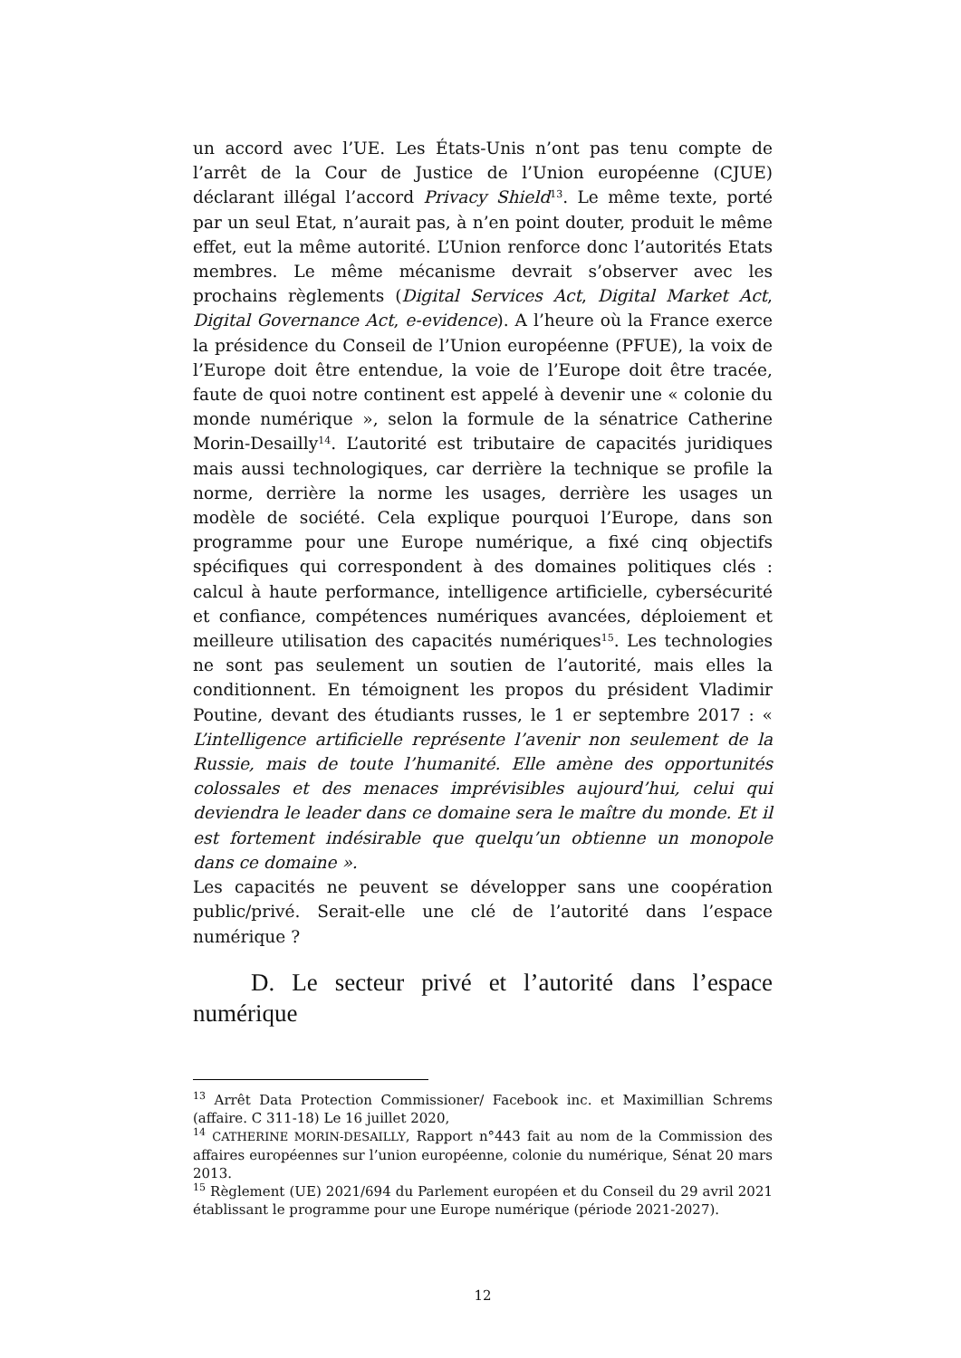un accord avec l’UE. Les États-Unis n’ont pas tenu compte de l’arrêt de la Cour de Justice de l’Union européenne (CJUE) déclarant illégal l’accord Privacy Shield<sup>13</sup>. Le même texte, porté par un seul Etat, n’aurait pas, à n’en point douter, produit le même effet, eut la même autorité. L’Union renforce donc l’autorités Etats membres. Le même mécanisme devrait s’observer avec les prochains règlements (Digital Services Act, Digital Market Act, Digital Governance Act, e-evidence). A l’heure où la France exerce la présidence du Conseil de l’Union européenne (PFUE), la voix de l’Europe doit être entendue, la voie de l’Europe doit être tracée, faute de quoi notre continent est appelé à devenir une « colonie du monde numérique », selon la formule de la sénatrice Catherine Morin-Desailly<sup>14</sup>. L’autorité est tributaire de capacités juridiques mais aussi technologiques, car derrière la technique se profile la norme, derrière la norme les usages, derrière les usages un modèle de société. Cela explique pourquoi l’Europe, dans son programme pour une Europe numérique, a fixé cinq objectifs spécifiques qui correspondent à des domaines politiques clés : calcul à haute performance, intelligence artificielle, cybersécurité et confiance, compétences numériques avancées, déploiement et meilleure utilisation des capacités numériques<sup>15</sup>. Les technologies ne sont pas seulement un soutien de l’autorité, mais elles la conditionnent. En témoignent les propos du président Vladimir Poutine, devant des étudiants russes, le 1 er septembre 2017 : « L’intelligence artificielle représente l’avenir non seulement de la Russie, mais de toute l’humanité. Elle amène des opportunités colossales et des menaces imprévisibles aujourd’hui, celui qui deviendra le leader dans ce domaine sera le maître du monde. Et il est fortement indésirable que quelqu’un obtienne un monopole dans ce domaine ».
Les capacités ne peuvent se développer sans une coopération public/privé. Serait-elle une clé de l’autorité dans l’espace numérique ?
D. Le secteur privé et l’autorité dans l’espace numérique
<sup>13</sup> Arrêt Data Protection Commissioner/ Facebook inc. et Maximillian Schrems (affaire. C 311-18) Le 16 juillet 2020,
<sup>14</sup> CATHERINE MORIN-DESAILLY, Rapport n°443 fait au nom de la Commission des affaires européennes sur l’union européenne, colonie du numérique, Sénat 20 mars 2013.
<sup>15</sup> Règlement (UE) 2021/694 du Parlement européen et du Conseil du 29 avril 2021 établissant le programme pour une Europe numérique (période 2021-2027).
12